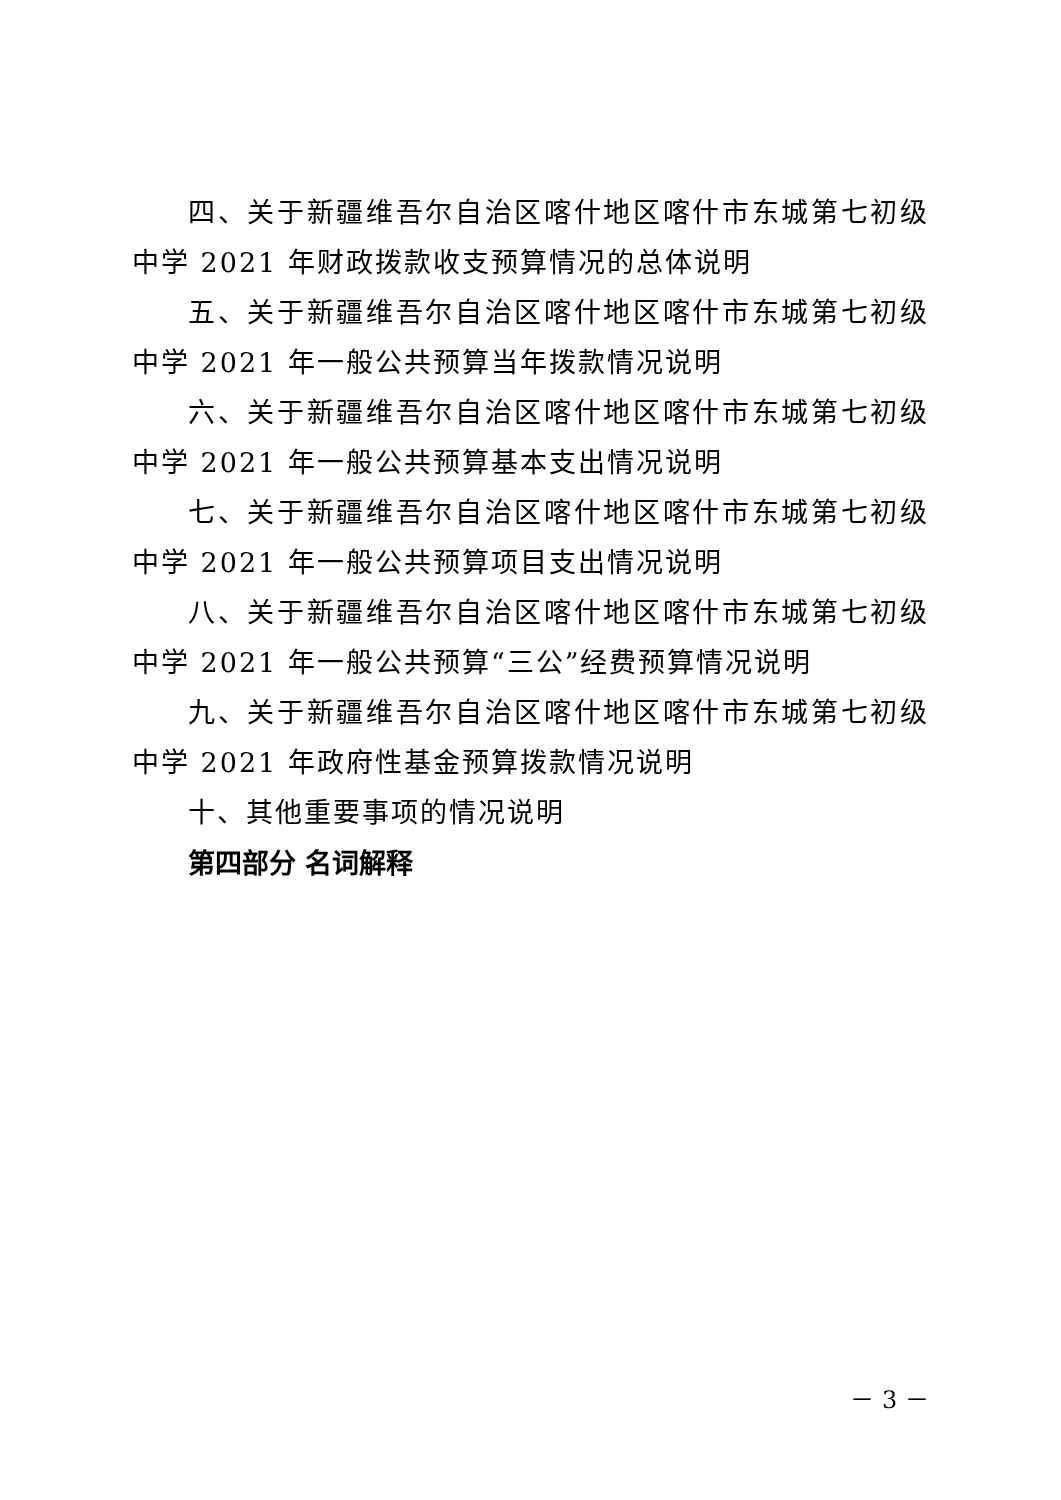四、关于新疆维吾尔自治区喀什地区喀什市东城第七初级中学 2021 年财政拨款收支预算情况的总体说明
五、关于新疆维吾尔自治区喀什地区喀什市东城第七初级中学 2021 年一般公共预算当年拨款情况说明
六、关于新疆维吾尔自治区喀什地区喀什市东城第七初级中学 2021 年一般公共预算基本支出情况说明
七、关于新疆维吾尔自治区喀什地区喀什市东城第七初级中学 2021 年一般公共预算项目支出情况说明
八、关于新疆维吾尔自治区喀什地区喀什市东城第七初级中学 2021 年一般公共预算“三公”经费预算情况说明
九、关于新疆维吾尔自治区喀什地区喀什市东城第七初级中学 2021 年政府性基金预算拨款情况说明
十、其他重要事项的情况说明
第四部分 名词解释
－ 3 －